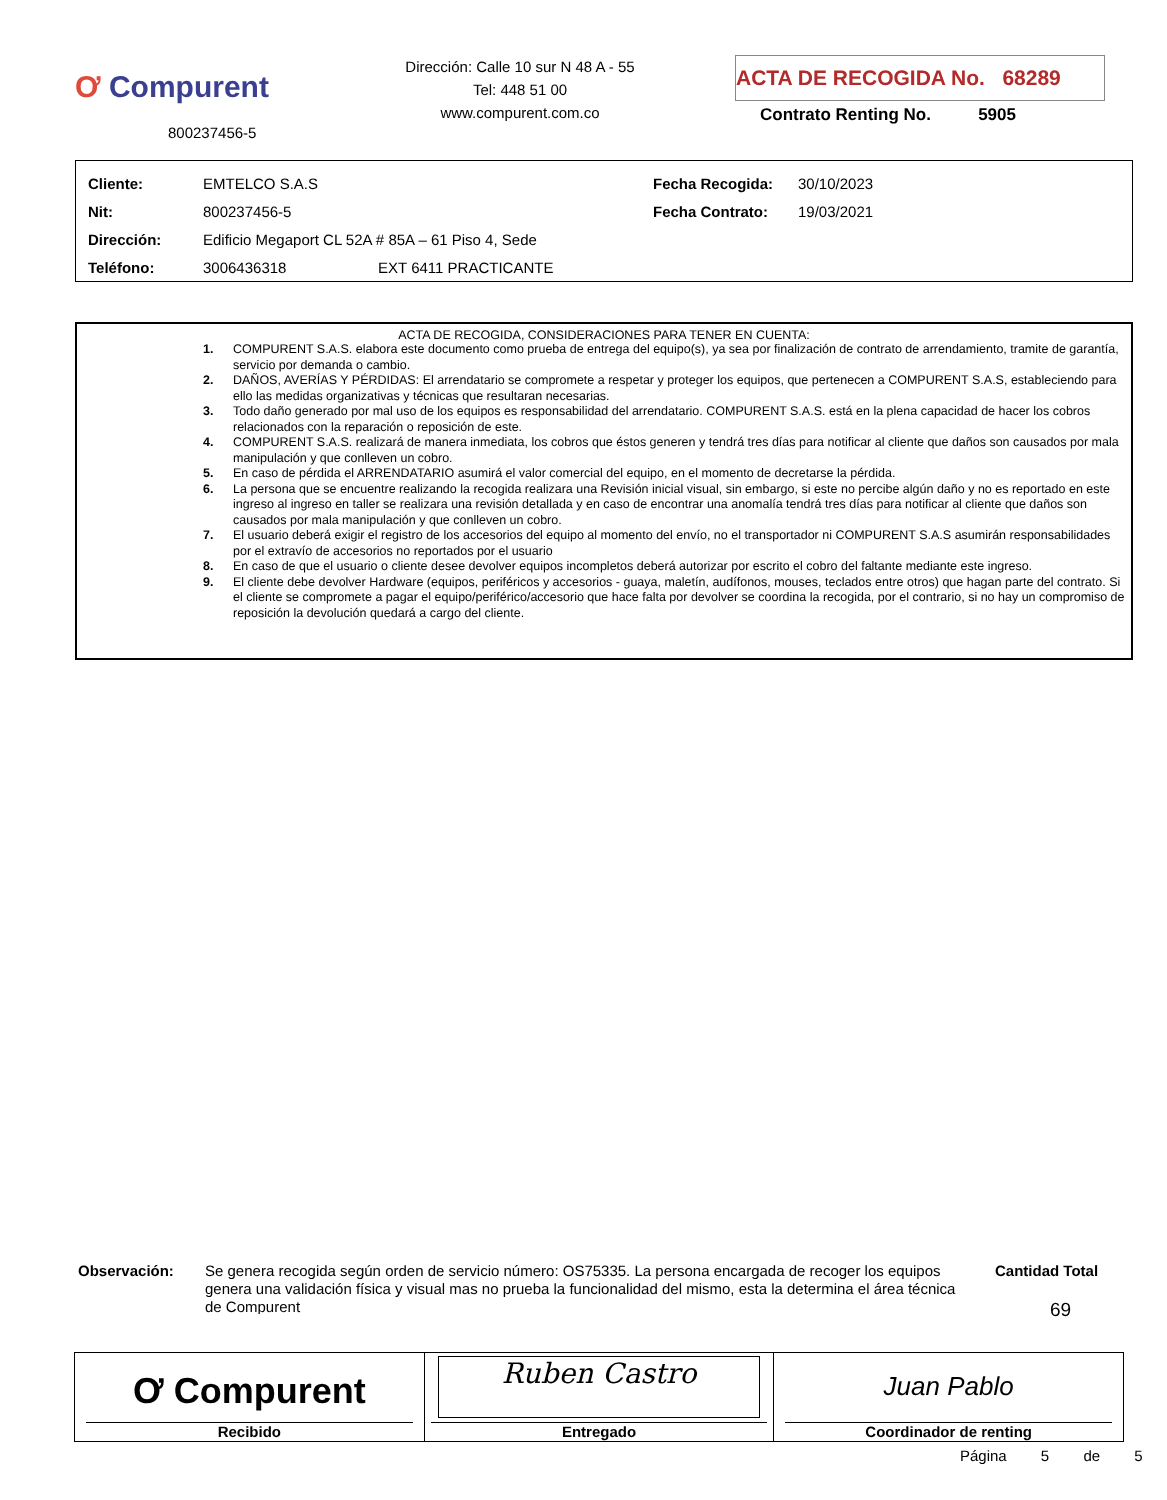Ơ Compurent
800237456-5
Dirección: Calle 10 sur N 48 A - 55
Tel: 448 51 00
www.compurent.com.co
ACTA DE RECOGIDA No. 68289
Contrato Renting No. 5905
| Cliente: | EMTELCO S.A.S | Fecha Recogida: | 30/10/2023 |
| Nit: | 800237456-5 | Fecha Contrato: | 19/03/2021 |
| Dirección: | Edificio Megaport CL 52A # 85A – 61 Piso 4, Sede | | |
| Teléfono: | 3006436318 EXT 6411 PRACTICANTE | | |
ACTA DE RECOGIDA, CONSIDERACIONES PARA TENER EN CUENTA:
1. COMPURENT S.A.S. elabora este documento como prueba de entrega del equipo(s), ya sea por finalización de contrato de arrendamiento, tramite de garantía, servicio por demanda o cambio.
2. DAÑOS, AVERÍAS Y PÉRDIDAS: El arrendatario se compromete a respetar y proteger los equipos, que pertenecen a COMPURENT S.A.S, estableciendo para ello las medidas organizativas y técnicas que resultaran necesarias.
3. Todo daño generado por mal uso de los equipos es responsabilidad del arrendatario. COMPURENT S.A.S. está en la plena capacidad de hacer los cobros relacionados con la reparación o reposición de este.
4. COMPURENT S.A.S. realizará de manera inmediata, los cobros que éstos generen y tendrá tres días para notificar al cliente que daños son causados por mala manipulación y que conlleven un cobro.
5. En caso de pérdida el ARRENDATARIO asumirá el valor comercial del equipo, en el momento de decretarse la pérdida.
6. La persona que se encuentre realizando la recogida realizara una Revisión inicial visual, sin embargo, si este no percibe algún daño y no es reportado en este ingreso al ingreso en taller se realizara una revisión detallada y en caso de encontrar una anomalía tendrá tres días para notificar al cliente que daños son causados por mala manipulación y que conlleven un cobro.
7. El usuario deberá exigir el registro de los accesorios del equipo al momento del envío, no el transportador ni COMPURENT S.A.S asumirán responsabilidades por el extravío de accesorios no reportados por el usuario
8. En caso de que el usuario o cliente desee devolver equipos incompletos deberá autorizar por escrito el cobro del faltante mediante este ingreso.
9. El cliente debe devolver Hardware (equipos, periféricos y accesorios - guaya, maletín, audífonos, mouses, teclados entre otros) que hagan parte del contrato. Si el cliente se compromete a pagar el equipo/periférico/accesorio que hace falta por devolver se coordina la recogida, por el contrario, si no hay un compromiso de reposición la devolución quedará a cargo del cliente.
Observación:
Se genera recogida según orden de servicio número: OS75335. La persona encargada de recoger los equipos genera una validación física y visual mas no prueba la funcionalidad del mismo, esta la determina el área técnica de Compurent
Cantidad Total
69
| Ơ Compurent Recibido | Ruben Castro Entregado | Juan Pablo Coordinador de renting |
Página 5 de 5